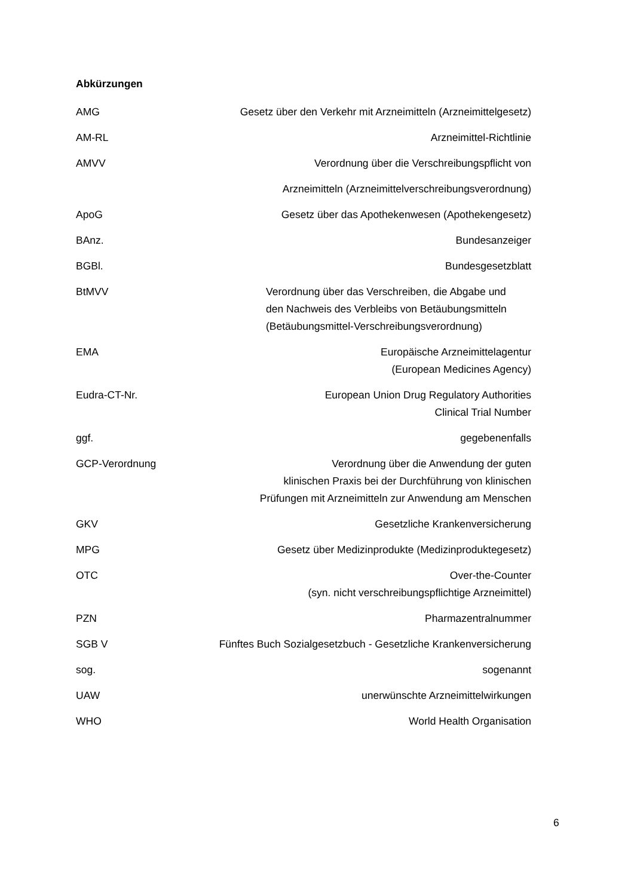Abkürzungen
| AMG | Gesetz über den Verkehr mit Arzneimitteln (Arzneimittelgesetz) |
| AM-RL | Arzneimittel-Richtlinie |
| AMVV | Verordnung über die Verschreibungspflicht von |
| | Arzneimitteln (Arzneimittelverschreibungsverordnung) |
| ApoG | Gesetz über das Apothekenwesen (Apothekengesetz) |
| BAnz. | Bundesanzeiger |
| BGBl. | Bundesgesetzblatt |
| BtMVV | Verordnung über das Verschreiben, die Abgabe und den Nachweis des Verbleibs von Betäubungsmitteln (Betäubungsmittel-Verschreibungsverordnung) |
| EMA | Europäische Arzneimittelagentur (European Medicines Agency) |
| Eudra-CT-Nr. | European Union Drug Regulatory Authorities Clinical Trial Number |
| ggf. | gegebenenfalls |
| GCP-Verordnung | Verordnung über die Anwendung der guten klinischen Praxis bei der Durchführung von klinischen Prüfungen mit Arzneimitteln zur Anwendung am Menschen |
| GKV | Gesetzliche Krankenversicherung |
| MPG | Gesetz über Medizinprodukte (Medizinproduktegesetz) |
| OTC | Over-the-Counter (syn. nicht verschreibungspflichtige Arzneimittel) |
| PZN | Pharmazentralnummer |
| SGB V | Fünftes Buch Sozialgesetzbuch - Gesetzliche Krankenversicherung |
| sog. | sogenannt |
| UAW | unerwünschte Arzneimittelwirkungen |
| WHO | World Health Organisation |
6